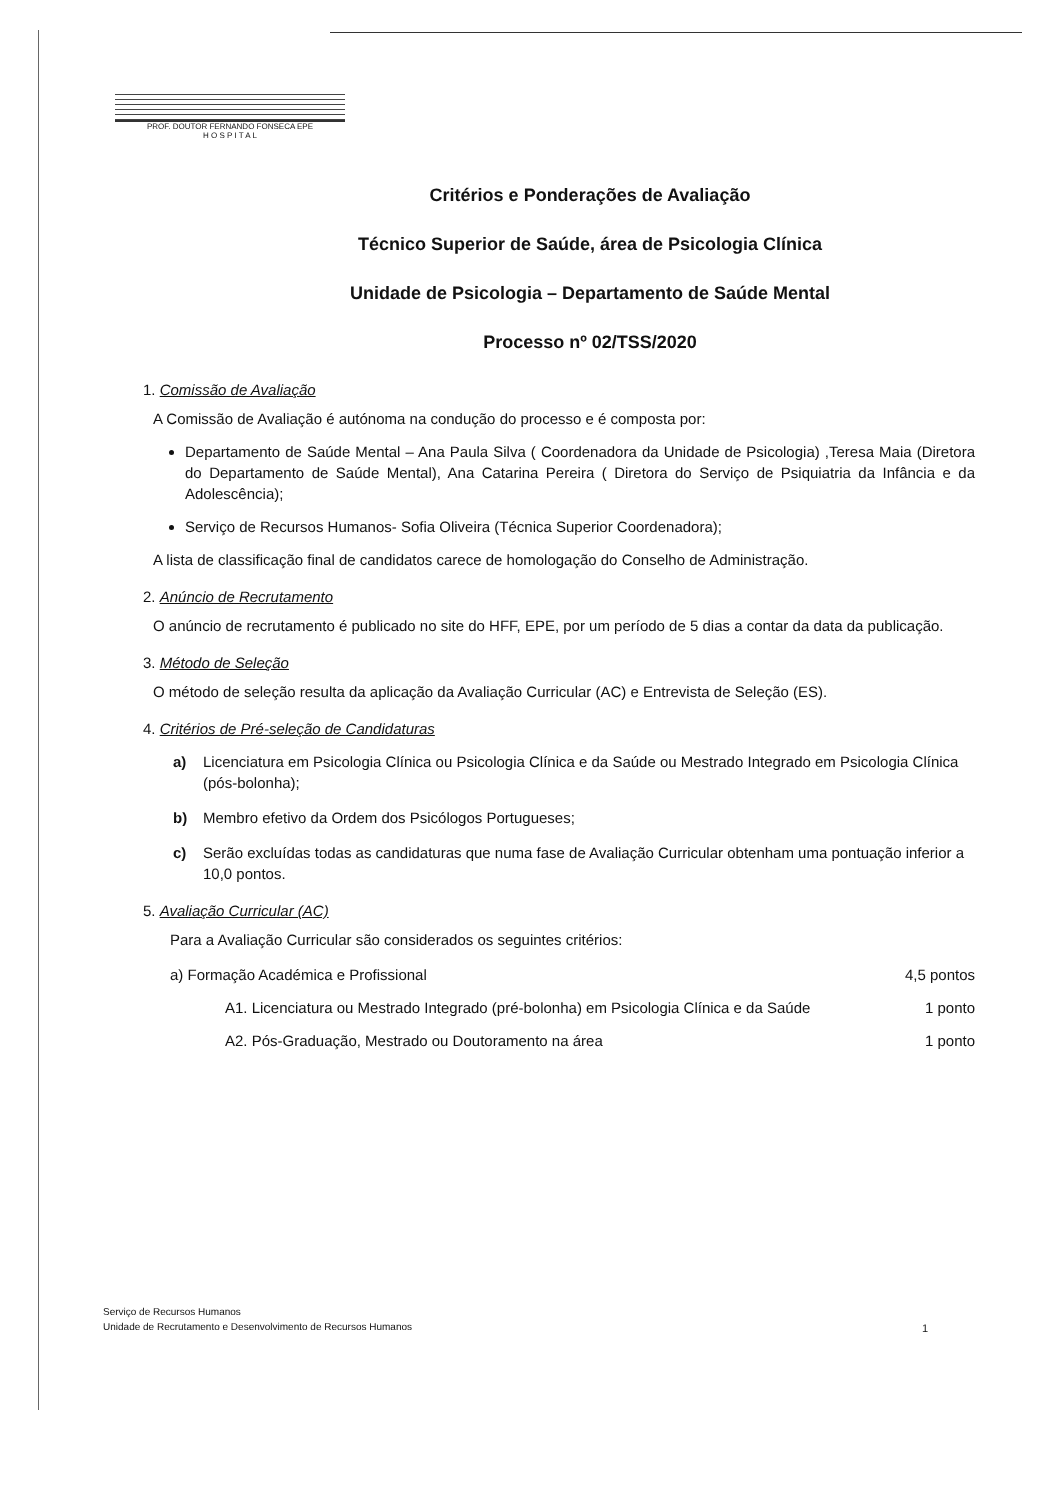PROF. DOUTOR FERNANDO FONSECA EPE
H O S P I T A L
Critérios e Ponderações de Avaliação
Técnico Superior de Saúde, área de Psicologia Clínica
Unidade de Psicologia – Departamento de Saúde Mental
Processo nº 02/TSS/2020
1. Comissão de Avaliação
A Comissão de Avaliação é autónoma na condução do processo e é composta por:
Departamento de Saúde Mental – Ana Paula Silva ( Coordenadora da Unidade de Psicologia) ,Teresa Maia (Diretora do Departamento de Saúde Mental), Ana Catarina Pereira ( Diretora do Serviço de Psiquiatria da Infância e da Adolescência);
Serviço de Recursos Humanos- Sofia Oliveira (Técnica Superior Coordenadora);
A lista de classificação final de candidatos carece de homologação do Conselho de Administração.
2. Anúncio de Recrutamento
O anúncio de recrutamento é publicado no site do HFF, EPE, por um período de 5 dias a contar da data da publicação.
3. Método de Seleção
O método de seleção resulta da aplicação da Avaliação Curricular (AC) e Entrevista de Seleção (ES).
4. Critérios de Pré-seleção de Candidaturas
a) Licenciatura em Psicologia Clínica ou Psicologia Clínica e da Saúde ou Mestrado Integrado em Psicologia Clínica (pós-bolonha);
b) Membro efetivo da Ordem dos Psicólogos Portugueses;
c) Serão excluídas todas as candidaturas que numa fase de Avaliação Curricular obtenham uma pontuação inferior a 10,0 pontos.
5. Avaliação Curricular (AC)
Para a Avaliação Curricular são considerados os seguintes critérios:
a) Formação Académica e Profissional 4,5 pontos
A1. Licenciatura ou Mestrado Integrado (pré-bolonha) em Psicologia Clínica e da Saúde 1 ponto
A2. Pós-Graduação, Mestrado ou Doutoramento na área 1 ponto
Serviço de Recursos Humanos
Unidade de Recrutamento e Desenvolvimento de Recursos Humanos
1